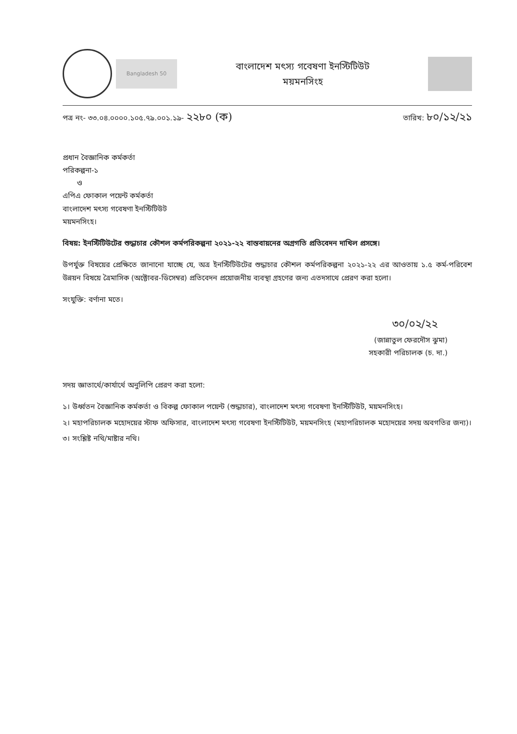Bangladesh 50
বাংলাদেশ মৎস্য গবেষণা ইনস্টিটিউট
ময়মনসিংহ
পত্র নং- ৩৩.০৪.০০০০.১০৫.৭৯.০০১.১৯- ২২৮০ (ক) তারিখ: ৮০/১২/২১
প্রধান বৈজ্ঞানিক কর্মকর্তা
পরিকল্পনা-১
ও
এপিএ ফোকাল পয়েন্ট কর্মকর্তা
বাংলাদেশ মৎস্য গবেষণা ইনস্টিটিউট
ময়মনসিংহ।
বিষয়: ইনস্টিটিউটের শুদ্ধাচার কৌশল কর্মপরিকল্পনা ২০২১-২২ বাস্তবায়নের অগ্রগতি প্রতিবেদন দাখিল প্রসঙ্গে।
উপর্যুক্ত বিষয়ের প্রেক্ষিতে জানানো যাচ্ছে যে, অত্র ইনস্টিটিউটের শুদ্ধাচার কৌশল কর্মপরিকল্পনা ২০২১-২২ এর আওতায় ১.৫ কর্ম-পরিবেশ উন্নয়ন বিষয়ে ত্রৈমাসিক (অক্টোবর-ডিসেম্বর) প্রতিবেদন প্রয়োজনীয় ব্যবস্থা গ্রহণের জন্য এতদসাথে প্রেরণ করা হলো।
সংযুক্তি: বর্ণানা মতে।
৩০/০২/২২
(জান্নাতুল ফেরদৌস ঝুমা)
সহকারী পরিচালক (চ. দা.)
সদয় জ্ঞাতার্থে/কার্যার্থে অনুলিপি প্রেরণ করা হলো:
১। উর্ধ্বতন বৈজ্ঞানিক কর্মকর্তা ও বিকল্প ফোকাল পয়েন্ট (শুদ্ধাচার), বাংলাদেশ মৎস্য গবেষণা ইনস্টিটিউট, ময়মনসিংহ।
২। মহাপরিচালক মহোদয়ের স্টাফ অফিসার, বাংলাদেশ মৎস্য গবেষণা ইনস্টিটিউট, ময়মনসিংহ (মহাপরিচালক মহোদয়ের সদয় অবগতির জন্য)।
৩। সংশ্লিষ্ট নথি/মাষ্টার নথি।